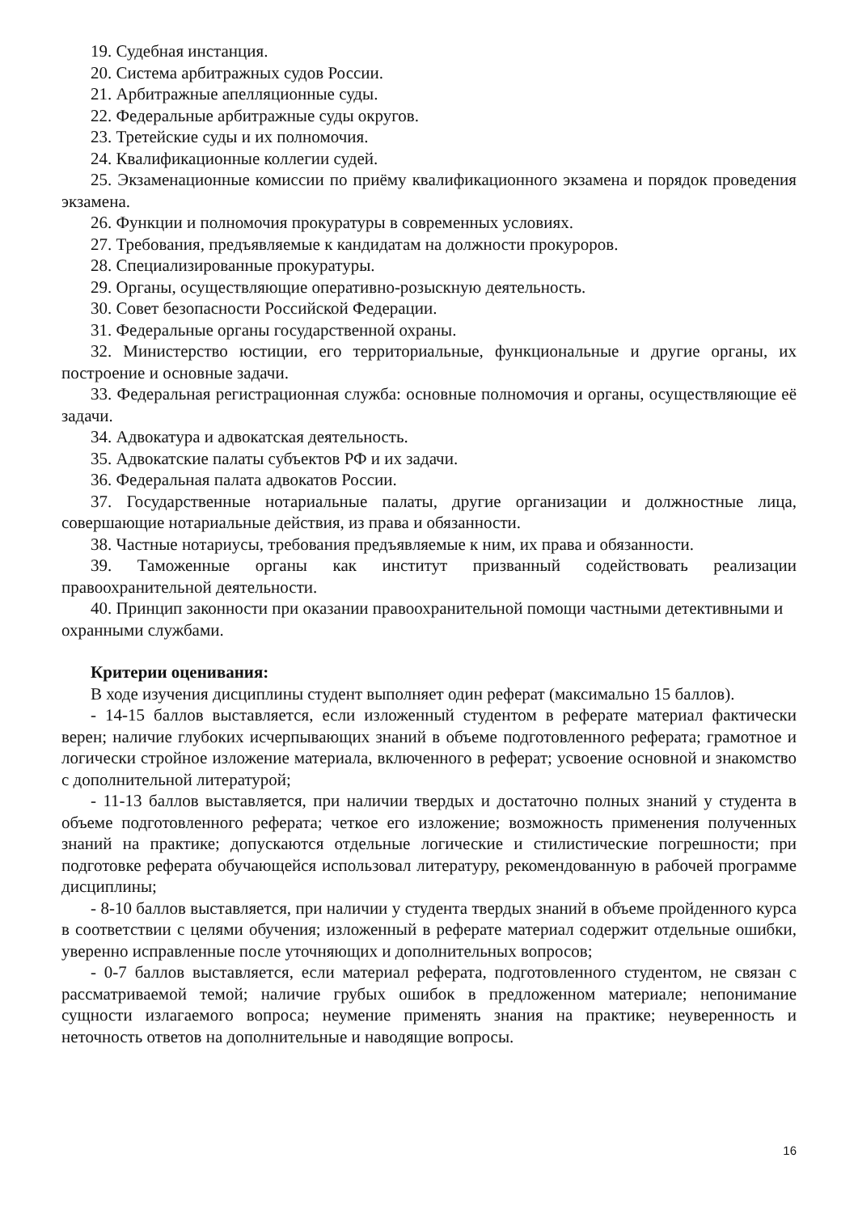19. Судебная инстанция.
20. Система арбитражных судов России.
21. Арбитражные апелляционные суды.
22. Федеральные арбитражные суды округов.
23. Третейские суды и их полномочия.
24. Квалификационные коллегии судей.
25. Экзаменационные комиссии по приёму квалификационного экзамена и порядок проведения экзамена.
26. Функции и полномочия прокуратуры в современных условиях.
27. Требования, предъявляемые к кандидатам на должности прокуроров.
28. Специализированные прокуратуры.
29. Органы, осуществляющие оперативно-розыскную деятельность.
30. Совет безопасности Российской Федерации.
31. Федеральные органы государственной охраны.
32. Министерство юстиции, его территориальные, функциональные и другие органы, их построение и основные задачи.
33. Федеральная регистрационная служба: основные полномочия и органы, осуществляющие её задачи.
34. Адвокатура и адвокатская деятельность.
35. Адвокатские палаты субъектов РФ и их задачи.
36. Федеральная палата адвокатов России.
37. Государственные нотариальные палаты, другие организации и должностные лица, совершающие нотариальные действия, из права и обязанности.
38. Частные нотариусы, требования предъявляемые к ним, их права и обязанности.
39. Таможенные органы как институт призванный содействовать реализации правоохранительной деятельности.
40. Принцип законности при оказании правоохранительной помощи частными детективными и охранными службами.
Критерии оценивания:
В ходе изучения дисциплины студент выполняет один реферат (максимально 15 баллов).
- 14-15 баллов выставляется, если изложенный студентом в реферате материал фактически верен; наличие глубоких исчерпывающих знаний в объеме подготовленного реферата; грамотное и логически стройное изложение материала, включенного в реферат; усвоение основной и знакомство с дополнительной литературой;
- 11-13 баллов выставляется, при наличии твердых и достаточно полных знаний у студента в объеме подготовленного реферата; четкое его изложение; возможность применения полученных знаний на практике; допускаются отдельные логические и стилистические погрешности; при подготовке реферата обучающейся использовал литературу, рекомендованную в рабочей программе дисциплины;
- 8-10 баллов выставляется, при наличии у студента твердых знаний в объеме пройденного курса в соответствии с целями обучения; изложенный в реферате материал содержит отдельные ошибки, уверенно исправленные после уточняющих и дополнительных вопросов;
- 0-7 баллов выставляется, если материал реферата, подготовленного студентом, не связан с рассматриваемой темой; наличие грубых ошибок в предложенном материале; непонимание сущности излагаемого вопроса; неумение применять знания на практике; неуверенность и неточность ответов на дополнительные и наводящие вопросы.
16